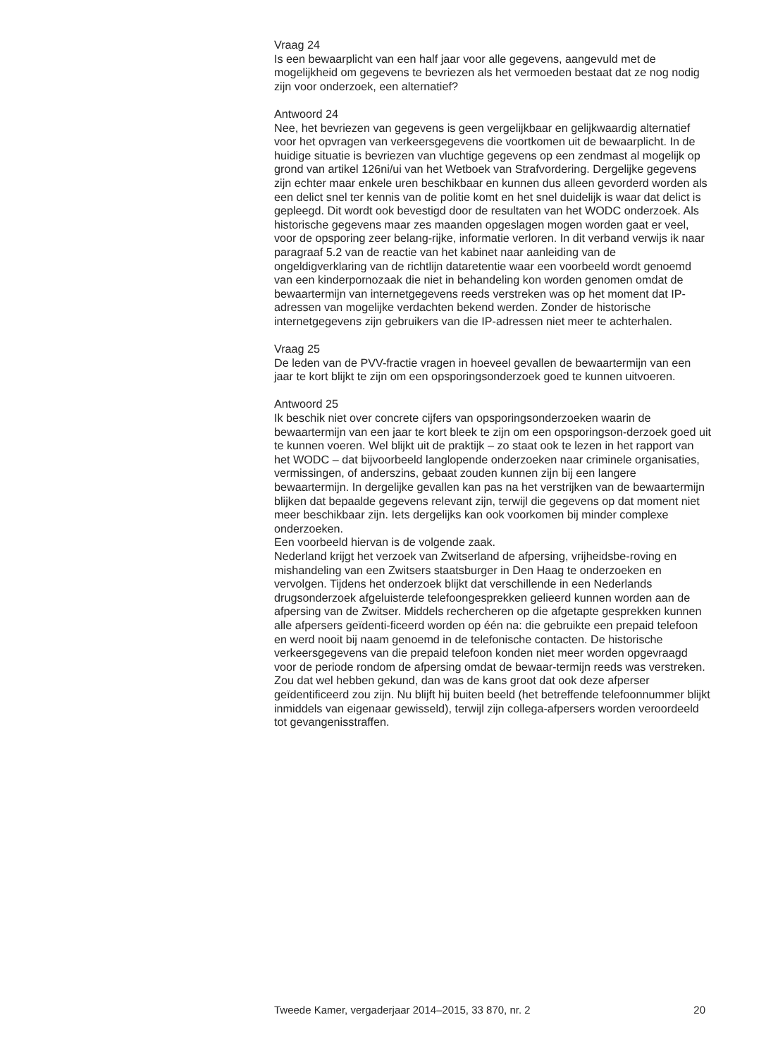Vraag 24
Is een bewaarplicht van een half jaar voor alle gegevens, aangevuld met de mogelijkheid om gegevens te bevriezen als het vermoeden bestaat dat ze nog nodig zijn voor onderzoek, een alternatief?
Antwoord 24
Nee, het bevriezen van gegevens is geen vergelijkbaar en gelijkwaardig alternatief voor het opvragen van verkeersgegevens die voortkomen uit de bewaarplicht. In de huidige situatie is bevriezen van vluchtige gegevens op een zendmast al mogelijk op grond van artikel 126ni/ui van het Wetboek van Strafvordering. Dergelijke gegevens zijn echter maar enkele uren beschikbaar en kunnen dus alleen gevorderd worden als een delict snel ter kennis van de politie komt en het snel duidelijk is waar dat delict is gepleegd. Dit wordt ook bevestigd door de resultaten van het WODC onderzoek. Als historische gegevens maar zes maanden opgeslagen mogen worden gaat er veel, voor de opsporing zeer belang-rijke, informatie verloren. In dit verband verwijs ik naar paragraaf 5.2 van de reactie van het kabinet naar aanleiding van de ongeldigverklaring van de richtlijn dataretentie waar een voorbeeld wordt genoemd van een kinderpornozaak die niet in behandeling kon worden genomen omdat de bewaartermijn van internetgegevens reeds verstreken was op het moment dat IP-adressen van mogelijke verdachten bekend werden. Zonder de historische internetgegevens zijn gebruikers van die IP-adressen niet meer te achterhalen.
Vraag 25
De leden van de PVV-fractie vragen in hoeveel gevallen de bewaartermijn van een jaar te kort blijkt te zijn om een opsporingsonderzoek goed te kunnen uitvoeren.
Antwoord 25
Ik beschik niet over concrete cijfers van opsporingsonderzoeken waarin de bewaartermijn van een jaar te kort bleek te zijn om een opsporingson-derzoek goed uit te kunnen voeren. Wel blijkt uit de praktijk – zo staat ook te lezen in het rapport van het WODC – dat bijvoorbeeld langlopende onderzoeken naar criminele organisaties, vermissingen, of anderszins, gebaat zouden kunnen zijn bij een langere bewaartermijn. In dergelijke gevallen kan pas na het verstrijken van de bewaartermijn blijken dat bepaalde gegevens relevant zijn, terwijl die gegevens op dat moment niet meer beschikbaar zijn. Iets dergelijks kan ook voorkomen bij minder complexe onderzoeken.
Een voorbeeld hiervan is de volgende zaak.
Nederland krijgt het verzoek van Zwitserland de afpersing, vrijheidsbe-roving en mishandeling van een Zwitsers staatsburger in Den Haag te onderzoeken en vervolgen. Tijdens het onderzoek blijkt dat verschillende in een Nederlands drugsonderzoek afgeluisterde telefoongesprekken gelieerd kunnen worden aan de afpersing van de Zwitser. Middels rechercheren op die afgetapte gesprekken kunnen alle afpersers geïdenti-ficeerd worden op één na: die gebruikte een prepaid telefoon en werd nooit bij naam genoemd in de telefonische contacten. De historische verkeersgegevens van die prepaid telefoon konden niet meer worden opgevraagd voor de periode rondom de afpersing omdat de bewaar-termijn reeds was verstreken. Zou dat wel hebben gekund, dan was de kans groot dat ook deze afperser geïdentificeerd zou zijn. Nu blijft hij buiten beeld (het betreffende telefoonnummer blijkt inmiddels van eigenaar gewisseld), terwijl zijn collega-afpersers worden veroordeeld tot gevangenisstraffen.
Tweede Kamer, vergaderjaar 2014–2015, 33 870, nr. 2 20